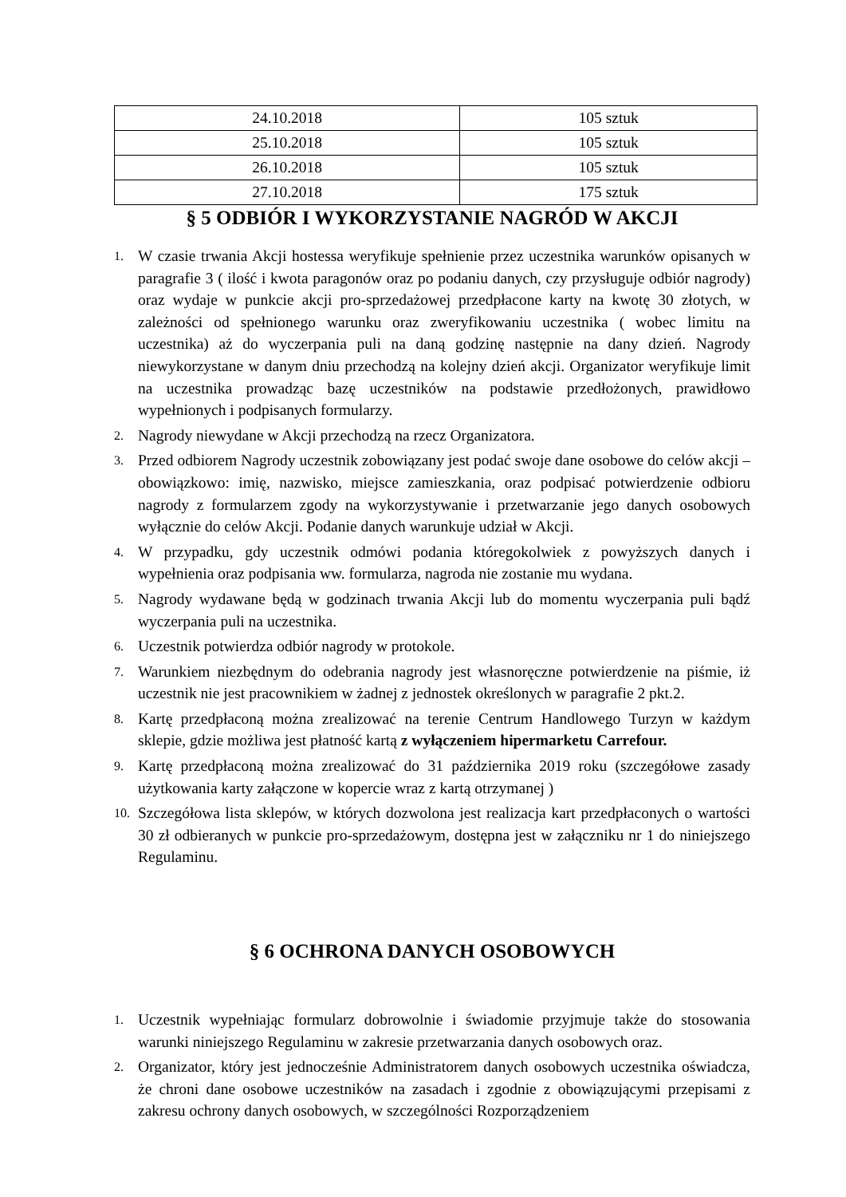| 24.10.2018 | 105 sztuk |
| 25.10.2018 | 105 sztuk |
| 26.10.2018 | 105 sztuk |
| 27.10.2018 | 175 sztuk |
§ 5 ODBIÓR I WYKORZYSTANIE NAGRÓD W AKCJI
1. W czasie trwania Akcji hostessa weryfikuje spełnienie przez uczestnika warunków opisanych w paragrafie 3 ( ilość i kwota paragonów oraz po podaniu danych, czy przysługuje odbiór nagrody) oraz wydaje w punkcie akcji pro-sprzedażowej przedpłacone karty na kwotę 30 złotych, w zależności od spełnionego warunku oraz zweryfikowaniu uczestnika ( wobec limitu na uczestnika) aż do wyczerpania puli na daną godzinę następnie na dany dzień. Nagrody niewykorzystane w danym dniu przechodzą na kolejny dzień akcji. Organizator weryfikuje limit na uczestnika prowadząc bazę uczestników na podstawie przedłożonych, prawidłowo wypełnionych i podpisanych formularzy.
2. Nagrody niewydane w Akcji przechodzą na rzecz Organizatora.
3. Przed odbiorem Nagrody uczestnik zobowiązany jest podać swoje dane osobowe do celów akcji – obowiązkowo: imię, nazwisko, miejsce zamieszkania, oraz podpisać potwierdzenie odbioru nagrody z formularzem zgody na wykorzystywanie i przetwarzanie jego danych osobowych wyłącznie do celów Akcji. Podanie danych warunkuje udział w Akcji.
4. W przypadku, gdy uczestnik odmówi podania któregokolwiek z powyższych danych i wypełnienia oraz podpisania ww. formularza, nagroda nie zostanie mu wydana.
5. Nagrody wydawane będą w godzinach trwania Akcji lub do momentu wyczerpania puli bądź wyczerpania puli na uczestnika.
6. Uczestnik potwierdza odbiór nagrody w protokole.
7. Warunkiem niezbędnym do odebrania nagrody jest własnoręczne potwierdzenie na piśmie, iż uczestnik nie jest pracownikiem w żadnej z jednostek określonych w paragrafie 2 pkt.2.
8. Kartę przedpłaconą można zrealizować na terenie Centrum Handlowego Turzyn w każdym sklepie, gdzie możliwa jest płatność kartą z wyłączeniem hipermarketu Carrefour.
9. Kartę przedpłaconą można zrealizować do 31 października 2019 roku (szczegółowe zasady użytkowania karty załączone w kopercie wraz z kartą otrzymanej )
10. Szczegółowa lista sklepów, w których dozwolona jest realizacja kart przedpłaconych o wartości 30 zł odbieranych w punkcie pro-sprzedażowym, dostępna jest w załączniku nr 1 do niniejszego Regulaminu.
§ 6 OCHRONA DANYCH OSOBOWYCH
1. Uczestnik wypełniając formularz dobrowolnie i świadomie przyjmuje także do stosowania warunki niniejszego Regulaminu w zakresie przetwarzania danych osobowych oraz.
2. Organizator, który jest jednocześnie Administratorem danych osobowych uczestnika oświadcza, że chroni dane osobowe uczestników na zasadach i zgodnie z obowiązującymi przepisami z zakresu ochrony danych osobowych, w szczególności Rozporządzeniem